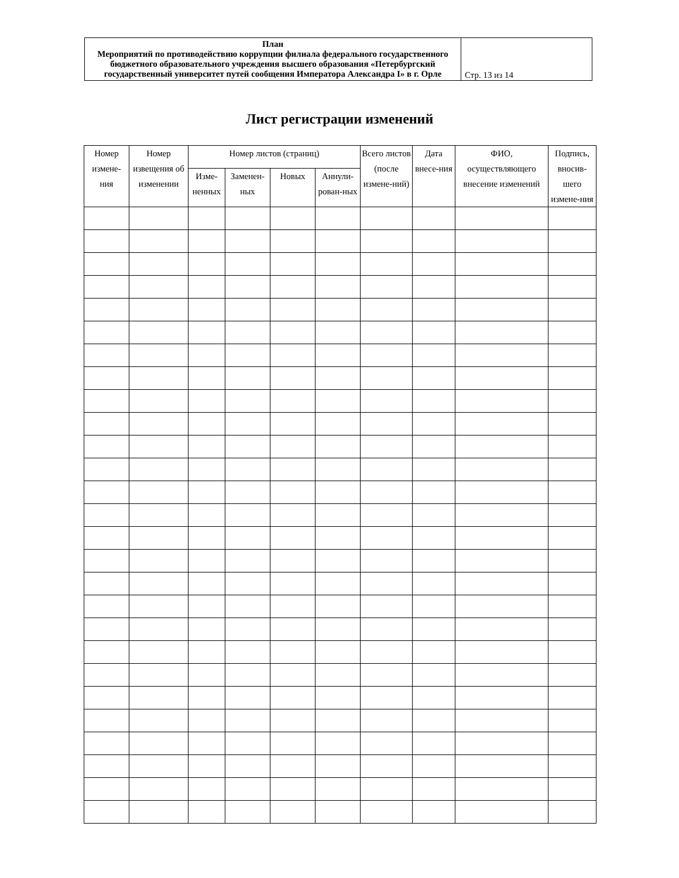| План Мероприятий по противодействию коррупции филиала федерального государственного бюджетного образовательного учреждения высшего образования «Петербургский государственный университет путей сообщения Императора Александра I» в г. Орле | Стр. 13 из 14 |
Лист регистрации изменений
| Номер измене-ния | Номер извещения об изменении | Номер листов (страниц) | | | | Всего листов (после измене-ний) | Дата внесе-ния | ФИО, осуществляющего внесение изменений | Подпись, вносив-шего измене-ния |
| --- | --- | --- | --- | --- | --- | --- | --- | --- | --- |
| | | Изме-ненных | Заменен-ных | Новых | Аннули-рован-ных | | | | |